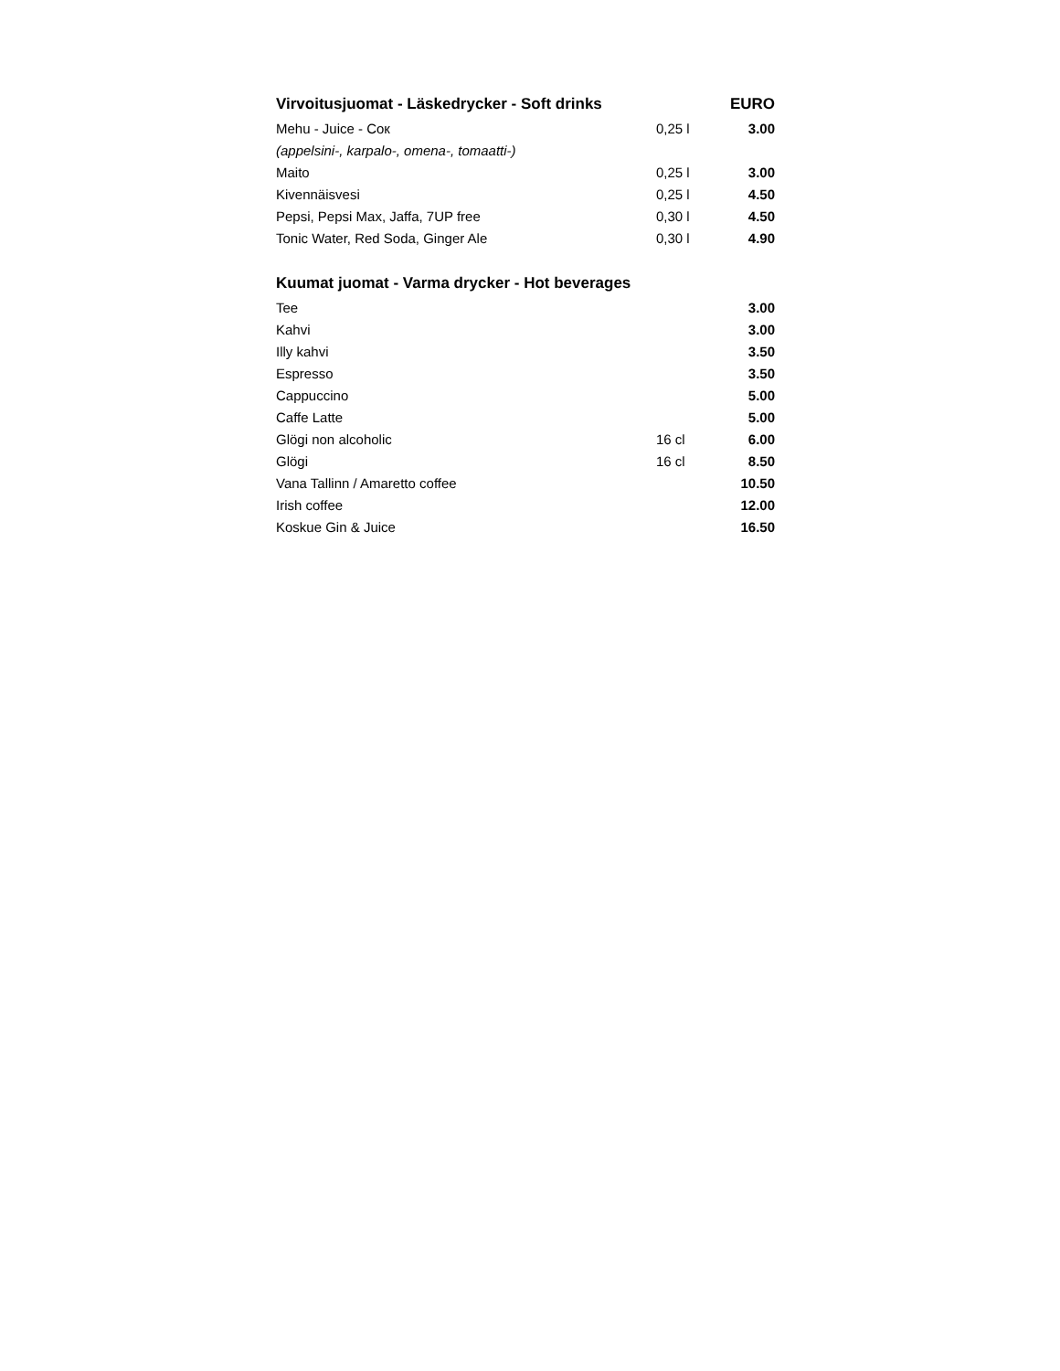| Virvoitusjuomat - Läskedrycker - Soft drinks | | EURO |
| --- | --- | --- |
| Mehu - Juice - Сок | 0,25 l | 3.00 |
| (appelsini-, karpalo-, omena-, tomaatti-) | | |
| Maito | 0,25 l | 3.00 |
| Kivennäisvesi | 0,25 l | 4.50 |
| Pepsi, Pepsi Max, Jaffa, 7UP free | 0,30 l | 4.50 |
| Tonic Water, Red Soda, Ginger Ale | 0,30 l | 4.90 |
| Kuumat juomat - Varma drycker - Hot beverages | | |
| Tee | | 3.00 |
| Kahvi | | 3.00 |
| Illy kahvi | | 3.50 |
| Espresso | | 3.50 |
| Cappuccino | | 5.00 |
| Caffe Latte | | 5.00 |
| Glögi non alcoholic | 16 cl | 6.00 |
| Glögi | 16 cl | 8.50 |
| Vana Tallinn / Amaretto coffee | | 10.50 |
| Irish coffee | | 12.00 |
| Koskue Gin & Juice | | 16.50 |